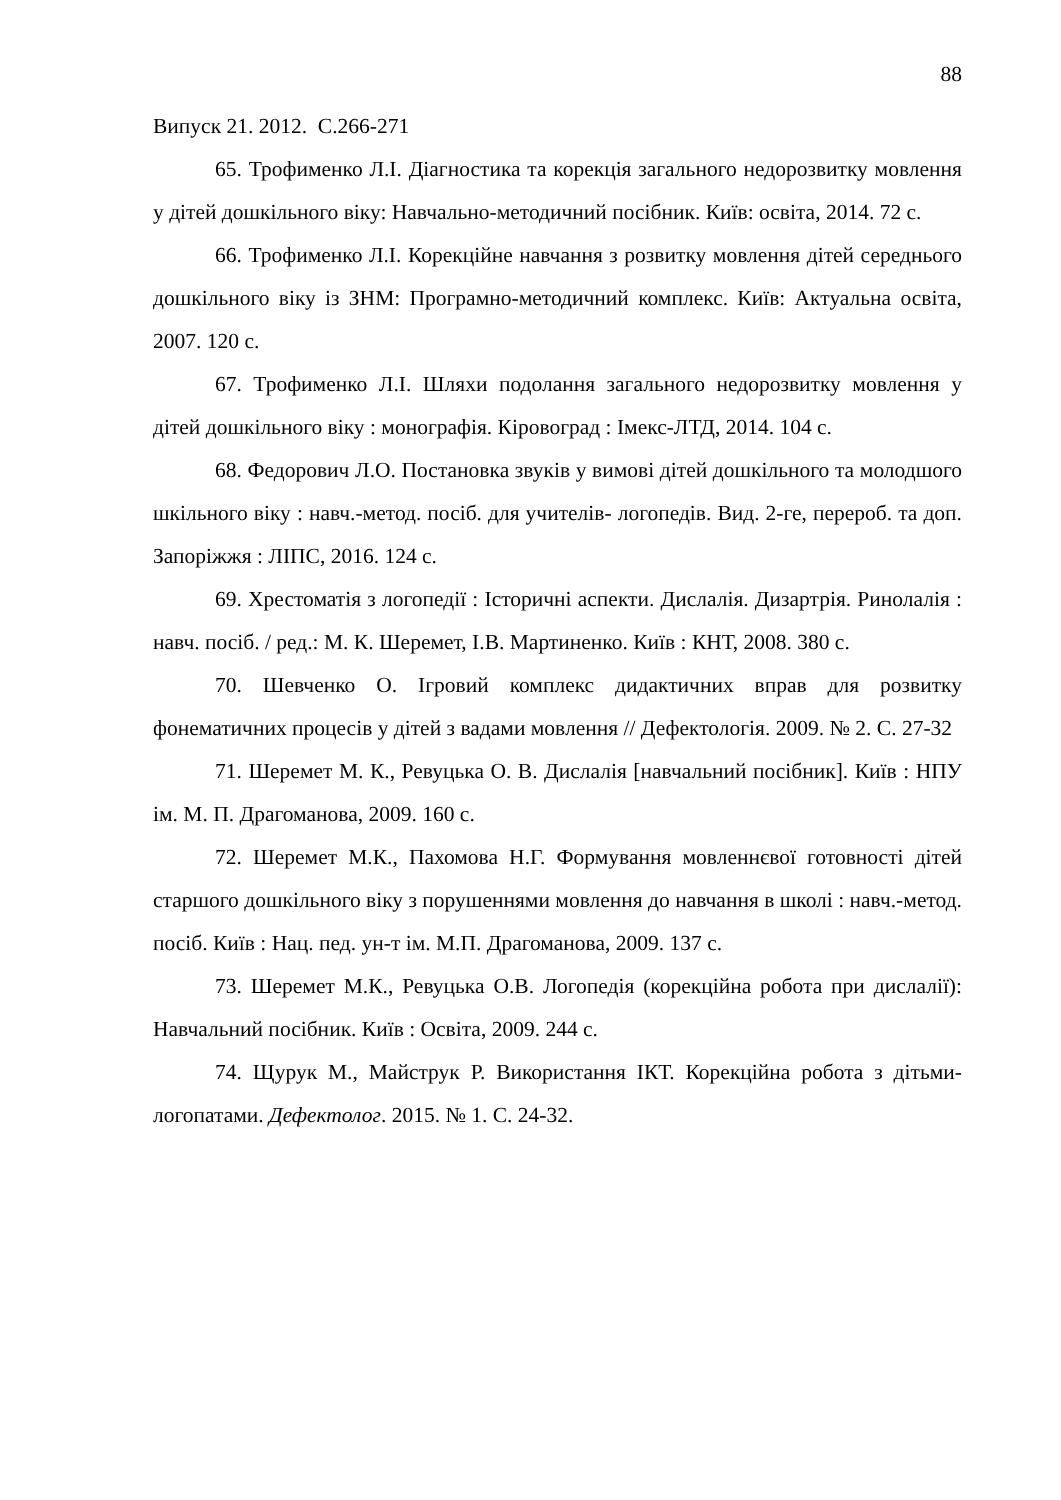88
Випуск 21. 2012. С.266-271
65. Трофименко Л.І. Діагностика та корекція загального недорозвитку мовлення у дітей дошкільного віку: Навчально-методичний посібник. Київ: освіта, 2014. 72 с.
66. Трофименко Л.І. Корекційне навчання з розвитку мовлення дітей середнього дошкільного віку із ЗНМ: Програмно-методичний комплекс. Київ: Актуальна освіта, 2007. 120 с.
67. Трофименко Л.І. Шляхи подолання загального недорозвитку мовлення у дітей дошкільного віку : монографія. Кіровоград : Імекс-ЛТД, 2014. 104 с.
68. Федорович Л.О. Постановка звуків у вимові дітей дошкільного та молодшого шкільного віку : навч.-метод. посіб. для учителів- логопедів. Вид. 2-ге, перероб. та доп. Запоріжжя : ЛІПС, 2016. 124 с.
69. Хрестоматія з логопедії : Історичні аспекти. Дислалія. Дизартрія. Ринолалія : навч. посіб. / ред.: М. К. Шеремет, І.В. Мартиненко. Київ : КНТ, 2008. 380 с.
70. Шевченко О. Ігровий комплекс дидактичних вправ для розвитку фонематичних процесів у дітей з вадами мовлення // Дефектологія. 2009. № 2. С. 27-32
71. Шеремет М. К., Ревуцька О. В. Дислалія [навчальний посібник]. Київ : НПУ ім. М. П. Драгоманова, 2009. 160 с.
72. Шеремет М.К., Пахомова Н.Г. Формування мовленнєвої готовності дітей старшого дошкільного віку з порушеннями мовлення до навчання в школі : навч.-метод. посіб. Київ : Нац. пед. ун-т ім. М.П. Драгоманова, 2009. 137 с.
73. Шеремет М.К., Ревуцька О.В. Логопедія (корекційна робота при дислалії): Навчальний посібник. Київ : Освіта, 2009. 244 с.
74. Щурук М., Майструк Р. Використання ІКТ. Корекційна робота з дітьми-логопатами. Дефектолог. 2015. № 1. С. 24-32.